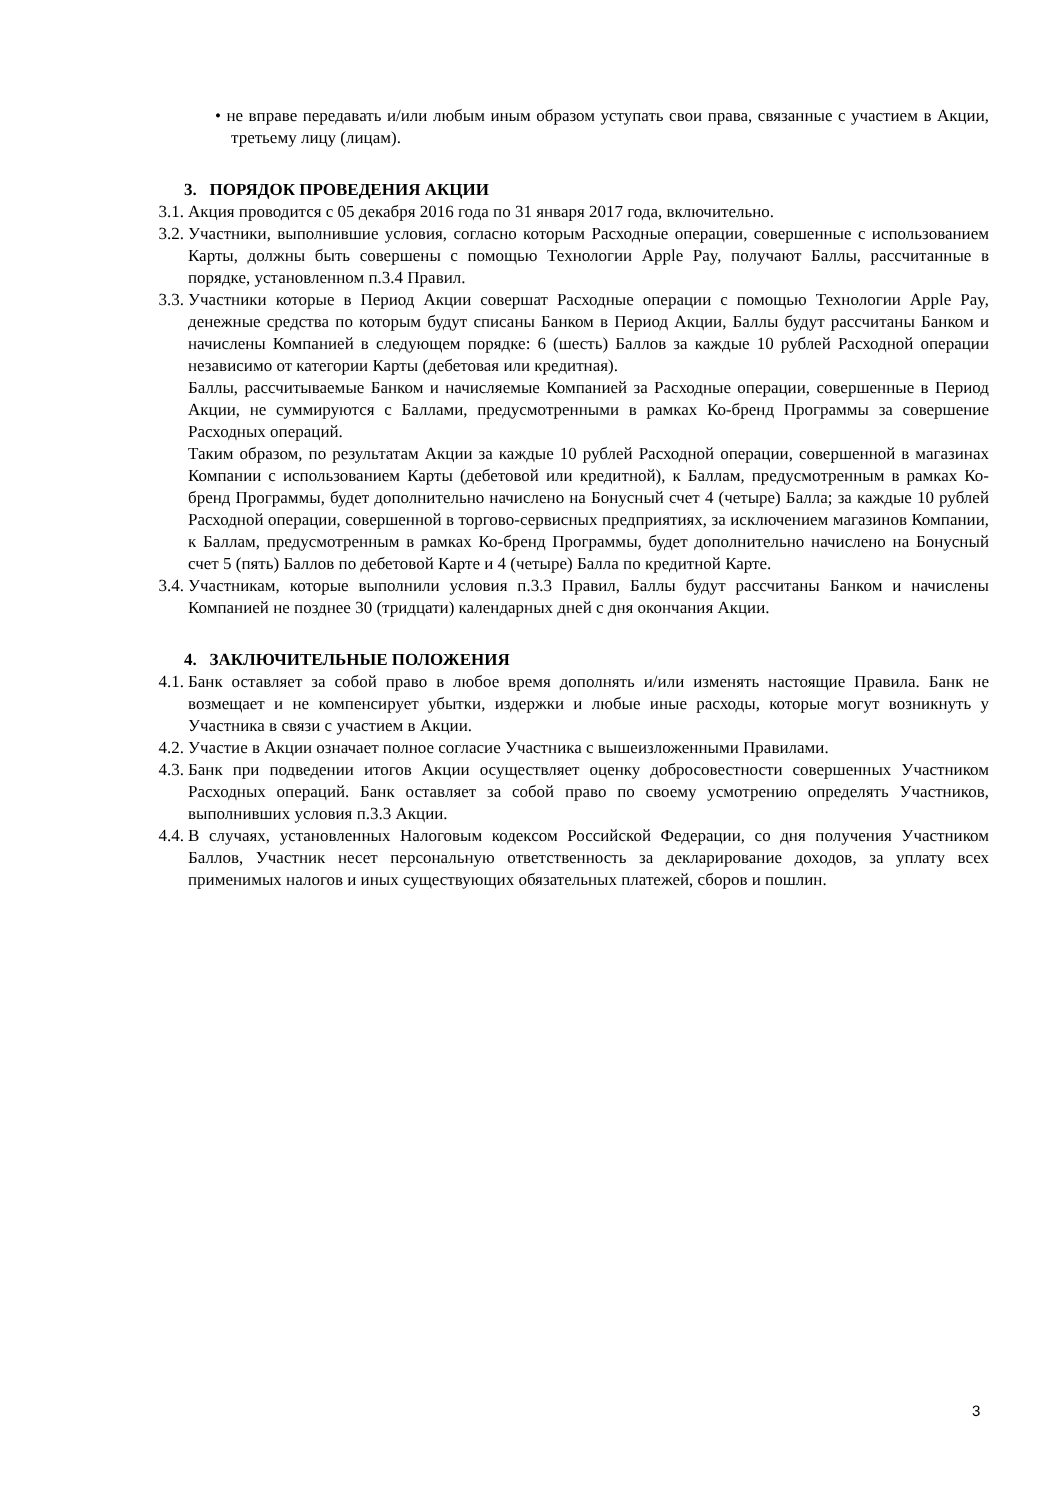• не вправе передавать и/или любым иным образом уступать свои права, связанные с участием в Акции, третьему лицу (лицам).
3. ПОРЯДОК ПРОВЕДЕНИЯ АКЦИИ
3.1. Акция проводится с 05 декабря 2016 года по 31 января 2017 года, включительно.
3.2. Участники, выполнившие условия, согласно которым Расходные операции, совершенные с использованием Карты, должны быть совершены с помощью Технологии Apple Pay, получают Баллы, рассчитанные в порядке, установленном п.3.4 Правил.
3.3. Участники которые в Период Акции совершат Расходные операции с помощью Технологии Apple Pay, денежные средства по которым будут списаны Банком в Период Акции, Баллы будут рассчитаны Банком и начислены Компанией в следующем порядке: 6 (шесть) Баллов за каждые 10 рублей Расходной операции независимо от категории Карты (дебетовая или кредитная).
Баллы, рассчитываемые Банком и начисляемые Компанией за Расходные операции, совершенные в Период Акции, не суммируются с Баллами, предусмотренными в рамках Ко-бренд Программы за совершение Расходных операций.
Таким образом, по результатам Акции за каждые 10 рублей Расходной операции, совершенной в магазинах Компании с использованием Карты (дебетовой или кредитной), к Баллам, предусмотренным в рамках Ко-бренд Программы, будет дополнительно начислено на Бонусный счет 4 (четыре) Балла; за каждые 10 рублей Расходной операции, совершенной в торгово-сервисных предприятиях, за исключением магазинов Компании, к Баллам, предусмотренным в рамках Ко-бренд Программы, будет дополнительно начислено на Бонусный счет 5 (пять) Баллов по дебетовой Карте и 4 (четыре) Балла по кредитной Карте.
3.4. Участникам, которые выполнили условия п.3.3 Правил, Баллы будут рассчитаны Банком и начислены Компанией не позднее 30 (тридцати) календарных дней с дня окончания Акции.
4. ЗАКЛЮЧИТЕЛЬНЫЕ ПОЛОЖЕНИЯ
4.1. Банк оставляет за собой право в любое время дополнять и/или изменять настоящие Правила. Банк не возмещает и не компенсирует убытки, издержки и любые иные расходы, которые могут возникнуть у Участника в связи с участием в Акции.
4.2. Участие в Акции означает полное согласие Участника с вышеизложенными Правилами.
4.3. Банк при подведении итогов Акции осуществляет оценку добросовестности совершенных Участником Расходных операций. Банк оставляет за собой право по своему усмотрению определять Участников, выполнивших условия п.3.3 Акции.
4.4. В случаях, установленных Налоговым кодексом Российской Федерации, со дня получения Участником Баллов, Участник несет персональную ответственность за декларирование доходов, за уплату всех применимых налогов и иных существующих обязательных платежей, сборов и пошлин.
3